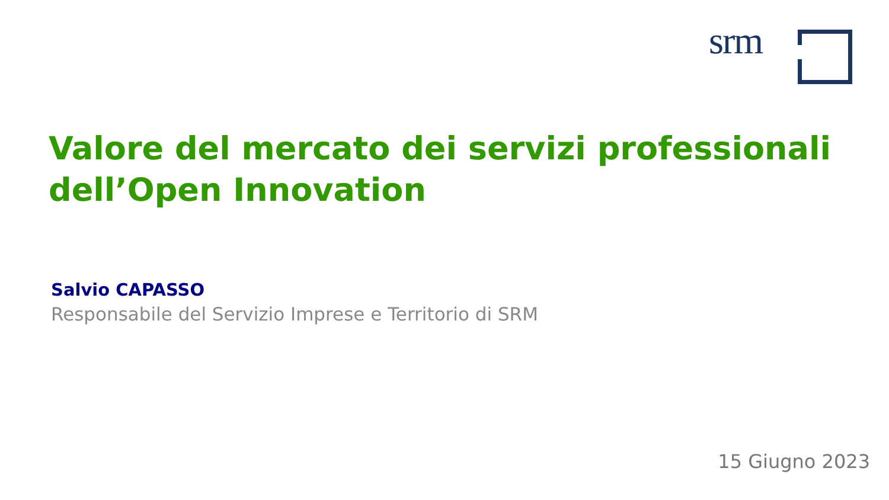srm
Valore del mercato dei servizi professionali
dell’Open Innovation
Salvio CAPASSO
Responsabile del Servizio Imprese e Territorio di SRM
15 Giugno 2023